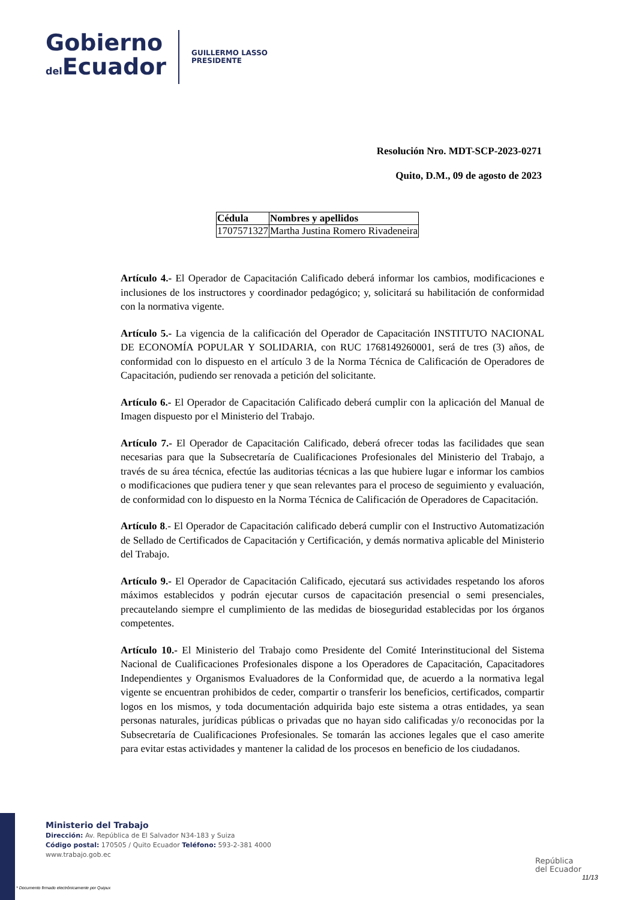Gobierno
del Ecuador
GUILLERMO LASSO
PRESIDENTE
Resolución Nro. MDT-SCP-2023-0271
Quito, D.M., 09 de agosto de 2023
| Cédula | Nombres y apellidos |
| --- | --- |
| 1707571327 | Martha Justina Romero Rivadeneira |
Artículo 4.- El Operador de Capacitación Calificado deberá informar los cambios, modificaciones e inclusiones de los instructores y coordinador pedagógico; y, solicitará su habilitación de conformidad con la normativa vigente.
Artículo 5.- La vigencia de la calificación del Operador de Capacitación INSTITUTO NACIONAL DE ECONOMÍA POPULAR Y SOLIDARIA, con RUC 1768149260001, será de tres (3) años, de conformidad con lo dispuesto en el artículo 3 de la Norma Técnica de Calificación de Operadores de Capacitación, pudiendo ser renovada a petición del solicitante.
Artículo 6.- El Operador de Capacitación Calificado deberá cumplir con la aplicación del Manual de Imagen dispuesto por el Ministerio del Trabajo.
Artículo 7.- El Operador de Capacitación Calificado, deberá ofrecer todas las facilidades que sean necesarias para que la Subsecretaría de Cualificaciones Profesionales del Ministerio del Trabajo, a través de su área técnica, efectúe las auditorias técnicas a las que hubiere lugar e informar los cambios o modificaciones que pudiera tener y que sean relevantes para el proceso de seguimiento y evaluación, de conformidad con lo dispuesto en la Norma Técnica de Calificación de Operadores de Capacitación.
Artículo 8.- El Operador de Capacitación calificado deberá cumplir con el Instructivo Automatización de Sellado de Certificados de Capacitación y Certificación, y demás normativa aplicable del Ministerio del Trabajo.
Artículo 9.- El Operador de Capacitación Calificado, ejecutará sus actividades respetando los aforos máximos establecidos y podrán ejecutar cursos de capacitación presencial o semi presenciales, precautelando siempre el cumplimiento de las medidas de bioseguridad establecidas por los órganos competentes.
Artículo 10.- El Ministerio del Trabajo como Presidente del Comité Interinstitucional del Sistema Nacional de Cualificaciones Profesionales dispone a los Operadores de Capacitación, Capacitadores Independientes y Organismos Evaluadores de la Conformidad que, de acuerdo a la normativa legal vigente se encuentran prohibidos de ceder, compartir o transferir los beneficios, certificados, compartir logos en los mismos, y toda documentación adquirida bajo este sistema a otras entidades, ya sean personas naturales, jurídicas públicas o privadas que no hayan sido calificadas y/o reconocidas por la Subsecretaría de Cualificaciones Profesionales. Se tomarán las acciones legales que el caso amerite para evitar estas actividades y mantener la calidad de los procesos en beneficio de los ciudadanos.
Ministerio del Trabajo
Dirección: Av. República de El Salvador N34-183 y Suiza
Código postal: 170505 / Quito Ecuador Teléfono: 593-2-381 4000
www.trabajo.gob.ec
República
del Ecuador
11/13
* Documento firmado electrónicamente por Quipux